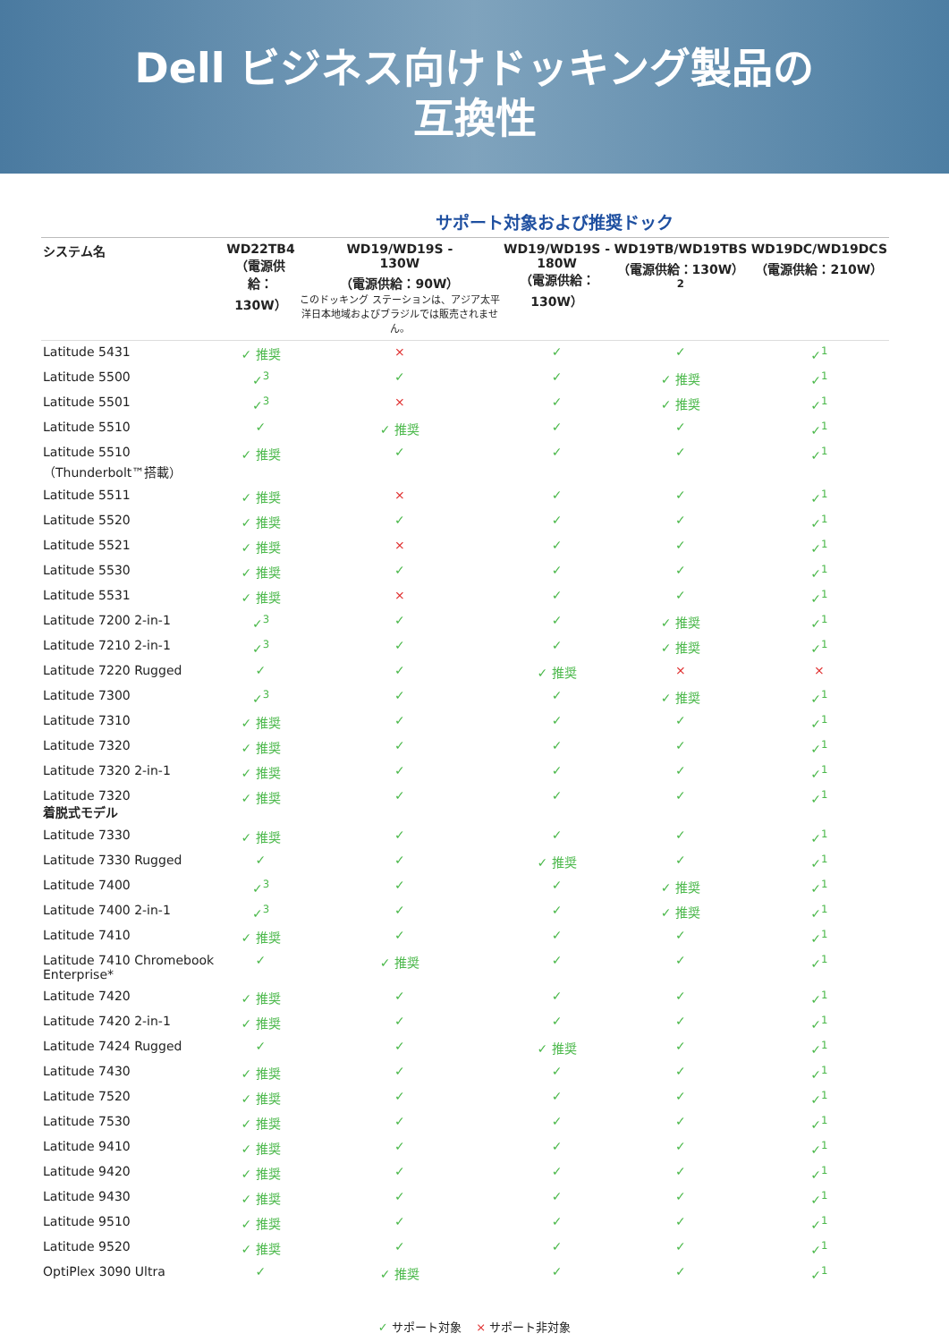Dell ビジネス向けドッキング製品の
互換性
サポート対象および推奨ドック
| システム名 | WD22TB4 （電源供給： 130W） | WD19/WD19S - 130W （電源供給：90W） このドッキング ステーションは、アジア太平洋日本地域およびブラジルでは販売されません。 | WD19/WD19S - 180W （電源供給：130W） | WD19TB/WD19TBS （電源供給：130W）<sup>2</sup> | WD19DC/WD19DCS （電源供給：210W） |
| --- | --- | --- | --- | --- | --- |
| Latitude 5431 | ✓ 推奨 | × | ✓ | ✓ | ✓<sup>1</sup> |
| Latitude 5500 | ✓<sup>3</sup> | ✓ | ✓ | ✓ 推奨 | ✓<sup>1</sup> |
| Latitude 5501 | ✓<sup>3</sup> | × | ✓ | ✓ 推奨 | ✓<sup>1</sup> |
| Latitude 5510 | ✓ | ✓ 推奨 | ✓ | ✓ | ✓<sup>1</sup> |
| Latitude 5510 （Thunderbolt™搭載） | ✓ 推奨 | ✓ | ✓ | ✓ | ✓<sup>1</sup> |
| Latitude 5511 | ✓ 推奨 | × | ✓ | ✓ | ✓<sup>1</sup> |
| Latitude 5520 | ✓ 推奨 | ✓ | ✓ | ✓ | ✓<sup>1</sup> |
| Latitude 5521 | ✓ 推奨 | × | ✓ | ✓ | ✓<sup>1</sup> |
| Latitude 5530 | ✓ 推奨 | ✓ | ✓ | ✓ | ✓<sup>1</sup> |
| Latitude 5531 | ✓ 推奨 | × | ✓ | ✓ | ✓<sup>1</sup> |
| Latitude 7200 2-in-1 | ✓<sup>3</sup> | ✓ | ✓ | ✓ 推奨 | ✓<sup>1</sup> |
| Latitude 7210 2-in-1 | ✓<sup>3</sup> | ✓ | ✓ | ✓ 推奨 | ✓<sup>1</sup> |
| Latitude 7220 Rugged | ✓ | ✓ | ✓ 推奨 | × | × |
| Latitude 7300 | ✓<sup>3</sup> | ✓ | ✓ | ✓ 推奨 | ✓<sup>1</sup> |
| Latitude 7310 | ✓ 推奨 | ✓ | ✓ | ✓ | ✓<sup>1</sup> |
| Latitude 7320 | ✓ 推奨 | ✓ | ✓ | ✓ | ✓<sup>1</sup> |
| Latitude 7320 2-in-1 | ✓ 推奨 | ✓ | ✓ | ✓ | ✓<sup>1</sup> |
| Latitude 7320 着脱式モデル | ✓ 推奨 | ✓ | ✓ | ✓ | ✓<sup>1</sup> |
| Latitude 7330 | ✓ 推奨 | ✓ | ✓ | ✓ | ✓<sup>1</sup> |
| Latitude 7330 Rugged | ✓ | ✓ | ✓ 推奨 | ✓ | ✓<sup>1</sup> |
| Latitude 7400 | ✓<sup>3</sup> | ✓ | ✓ | ✓ 推奨 | ✓<sup>1</sup> |
| Latitude 7400 2-in-1 | ✓<sup>3</sup> | ✓ | ✓ | ✓ 推奨 | ✓<sup>1</sup> |
| Latitude 7410 | ✓ 推奨 | ✓ | ✓ | ✓ | ✓<sup>1</sup> |
| Latitude 7410 Chromebook Enterprise* | ✓ | ✓ 推奨 | ✓ | ✓ | ✓<sup>1</sup> |
| Latitude 7420 | ✓ 推奨 | ✓ | ✓ | ✓ | ✓<sup>1</sup> |
| Latitude 7420 2-in-1 | ✓ 推奨 | ✓ | ✓ | ✓ | ✓<sup>1</sup> |
| Latitude 7424 Rugged | ✓ | ✓ | ✓ 推奨 | ✓ | ✓<sup>1</sup> |
| Latitude 7430 | ✓ 推奨 | ✓ | ✓ | ✓ | ✓<sup>1</sup> |
| Latitude 7520 | ✓ 推奨 | ✓ | ✓ | ✓ | ✓<sup>1</sup> |
| Latitude 7530 | ✓ 推奨 | ✓ | ✓ | ✓ | ✓<sup>1</sup> |
| Latitude 9410 | ✓ 推奨 | ✓ | ✓ | ✓ | ✓<sup>1</sup> |
| Latitude 9420 | ✓ 推奨 | ✓ | ✓ | ✓ | ✓<sup>1</sup> |
| Latitude 9430 | ✓ 推奨 | ✓ | ✓ | ✓ | ✓<sup>1</sup> |
| Latitude 9510 | ✓ 推奨 | ✓ | ✓ | ✓ | ✓<sup>1</sup> |
| Latitude 9520 | ✓ 推奨 | ✓ | ✓ | ✓ | ✓<sup>1</sup> |
| OptiPlex 3090 Ultra | ✓ | ✓ 推奨 | ✓ | ✓ | ✓<sup>1</sup> |
✓ サポート対象 × サポート非対象